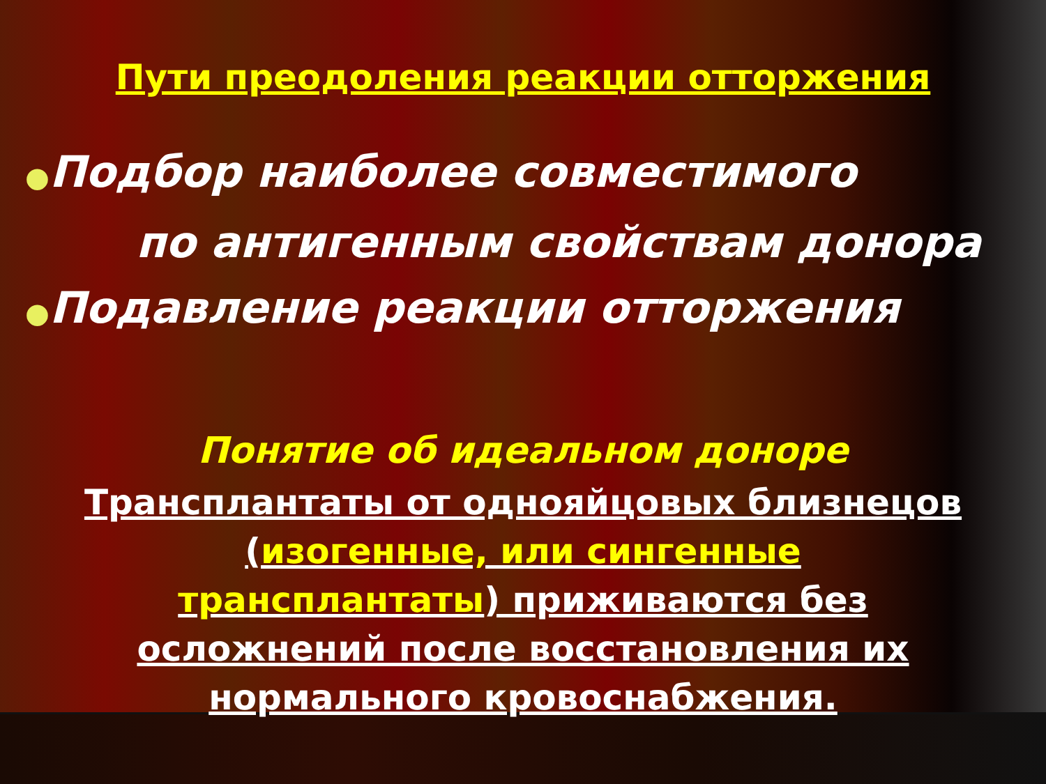Пути преодоления реакции отторжения
●Подбор наиболее совместимого
по антигенным свойствам донора
●Подавление реакции отторжения
Понятие об идеальном доноре
Трансплантаты от однояйцовых близнецов
(изогенные, или сингенные
трансплантаты) приживаются без
осложнений после восстановления их
нормального кровоснабжения.